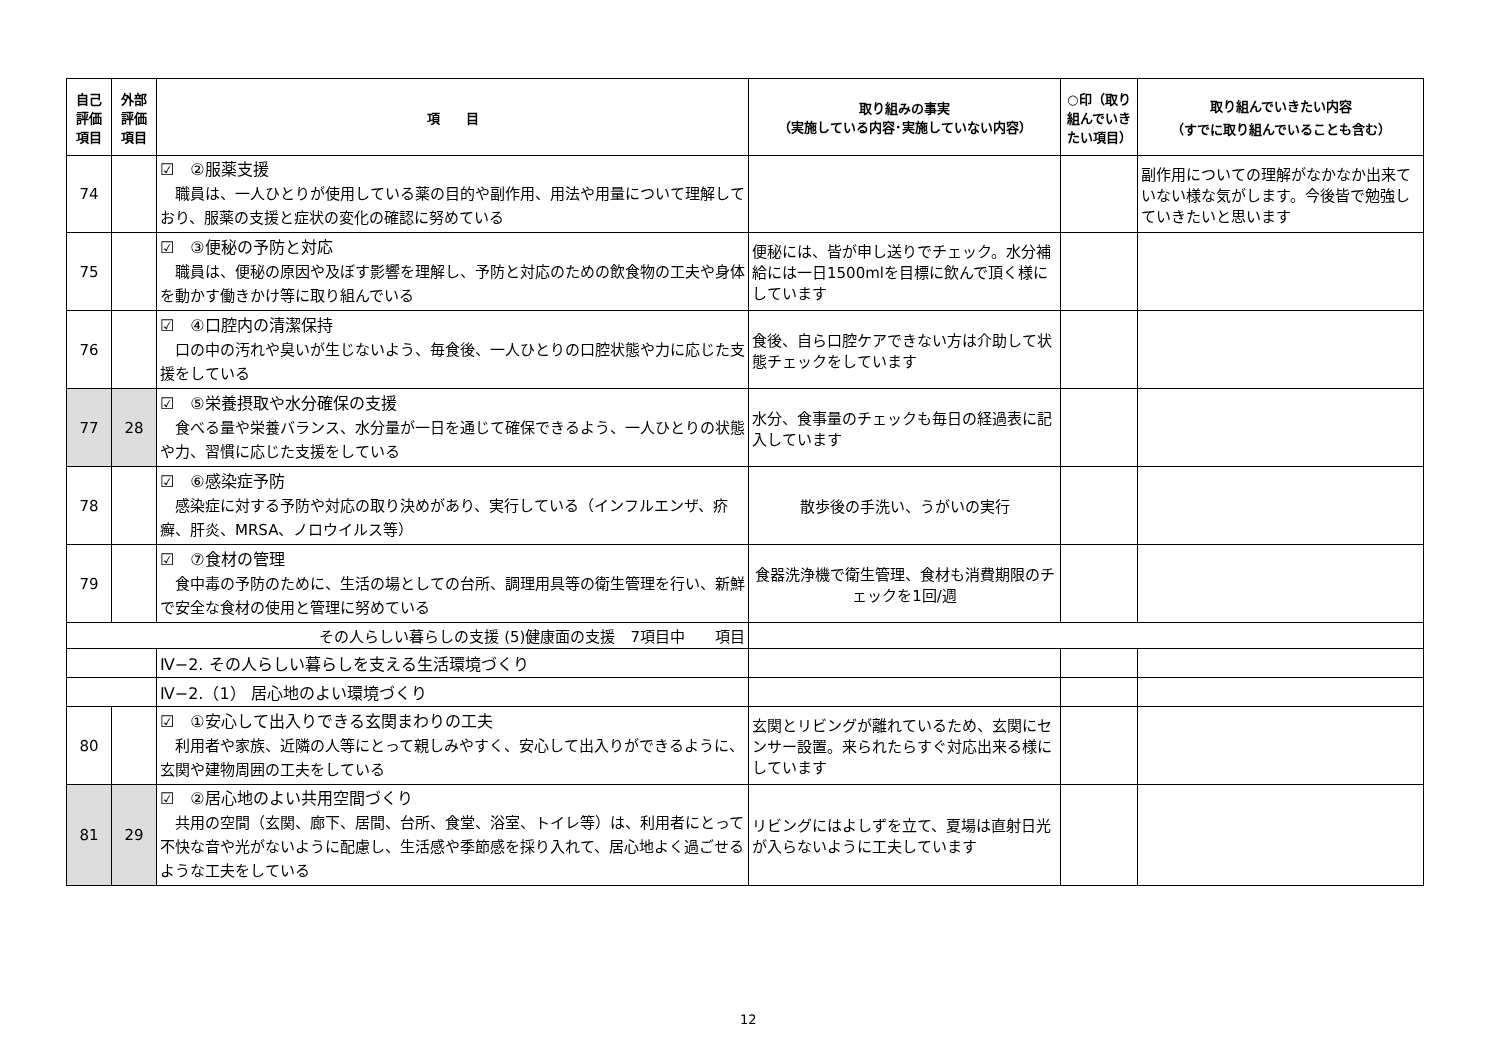| 自己 評価 項目 | 外部 評価 項目 | 項 目 | 取り組みの事実 （実施している内容･実施していない内容） | ○印（取り組んでいきたい項目） | 取り組んでいきたい内容 （すでに取り組んでいることも含む） |
| --- | --- | --- | --- | --- | --- |
| 74 | | ☑ ②服薬支援 職員は、一人ひとりが使用している薬の目的や副作用、用法や用量について理解しており、服薬の支援と症状の変化の確認に努めている | | | 副作用についての理解がなかなか出来ていない様な気がします。今後皆で勉強していきたいと思います |
| 75 | | ☑ ③便秘の予防と対応 職員は、便秘の原因や及ぼす影響を理解し、予防と対応のための飲食物の工夫や身体を動かす働きかけ等に取り組んでいる | 便秘には、皆が申し送りでチェック。水分補給には一日1500mlを目標に飲んで頂く様にしています | | |
| 76 | | ☑ ④口腔内の清潔保持 口の中の汚れや臭いが生じないよう、毎食後、一人ひとりの口腔状態や力に応じた支援をしている | 食後、自ら口腔ケアできない方は介助して状態チェックをしています | | |
| 77 | 28 | ☑ ⑤栄養摂取や水分確保の支援 食べる量や栄養バランス、水分量が一日を通じて確保できるよう、一人ひとりの状態や力、習慣に応じた支援をしている | 水分、食事量のチェックも毎日の経過表に記入しています | | |
| 78 | | ☑ ⑥感染症予防 感染症に対する予防や対応の取り決めがあり、実行している（インフルエンザ、疥癬、肝炎、MRSA、ノロウイルス等） | 散歩後の手洗い、うがいの実行 | | |
| 79 | | ☑ ⑦食材の管理 食中毒の予防のために、生活の場としての台所、調理用具等の衛生管理を行い、新鮮で安全な食材の使用と管理に努めている | 食器洗浄機で衛生管理、食材も消費期限のチェックを1回/週 | | |
| その人らしい暮らしの支援 (5)健康面の支援 7項目中 項目 | | | | | |
| | | Ⅳ−2. その人らしい暮らしを支える生活環境づくり | | | |
| | | Ⅳ−2.（1） 居心地のよい環境づくり | | | |
| 80 | | ☑ ①安心して出入りできる玄関まわりの工夫 利用者や家族、近隣の人等にとって親しみやすく、安心して出入りができるように、玄関や建物周囲の工夫をしている | 玄関とリビングが離れているため、玄関にセンサー設置。来られたらすぐ対応出来る様にしています | | |
| 81 | 29 | ☑ ②居心地のよい共用空間づくり 共用の空間（玄関、廊下、居間、台所、食堂、浴室、トイレ等）は、利用者にとって不快な音や光がないように配慮し、生活感や季節感を採り入れて、居心地よく過ごせるような工夫をしている | リビングにはよしずを立て、夏場は直射日光が入らないように工夫しています | | |
12